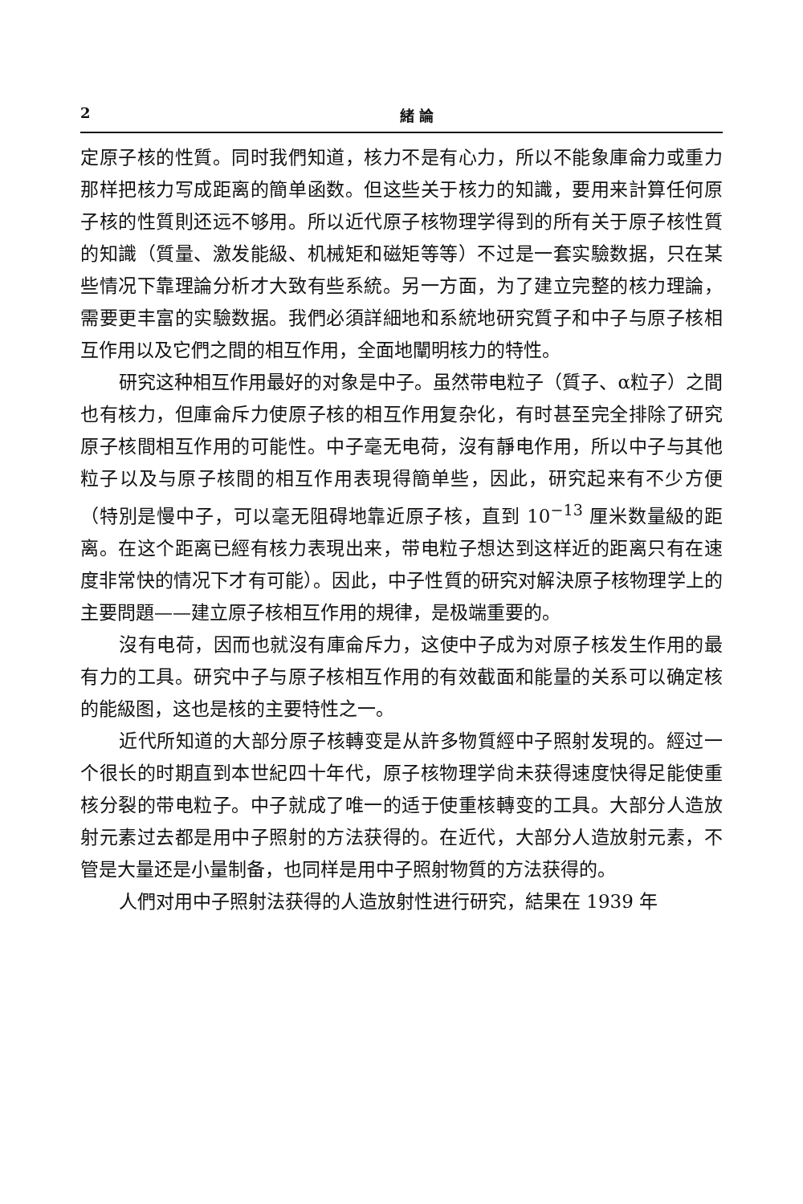2 緒 論
定原子核的性質。同时我們知道，核力不是有心力，所以不能象庫侖力或重力那样把核力写成距离的簡单函数。但这些关于核力的知識，要用来計算任何原子核的性質則还远不够用。所以近代原子核物理学得到的所有关于原子核性質的知識（質量、激发能級、机械矩和磁矩等等）不过是一套实驗数据，只在某些情况下靠理論分析才大致有些系統。另一方面，为了建立完整的核力理論，需要更丰富的实驗数据。我們必須詳細地和系統地研究質子和中子与原子核相互作用以及它們之間的相互作用，全面地闡明核力的特性。
研究这种相互作用最好的对象是中子。虽然带电粒子（質子、α粒子）之間也有核力，但庫侖斥力使原子核的相互作用复杂化，有时甚至完全排除了研究原子核間相互作用的可能性。中子毫无电荷，沒有靜电作用，所以中子与其他粒子以及与原子核間的相互作用表現得簡单些，因此，研究起来有不少方便（特別是慢中子，可以毫无阻碍地靠近原子核，直到 10<sup>−13</sup> 厘米数量級的距离。在这个距离已經有核力表現出来，带电粒子想达到这样近的距离只有在速度非常快的情况下才有可能）。因此，中子性質的研究对解決原子核物理学上的主要問題——建立原子核相互作用的規律，是极端重要的。
沒有电荷，因而也就沒有庫侖斥力，这使中子成为对原子核发生作用的最有力的工具。研究中子与原子核相互作用的有效截面和能量的关系可以确定核的能級图，这也是核的主要特性之一。
近代所知道的大部分原子核轉变是从許多物質經中子照射发現的。經过一个很长的时期直到本世紀四十年代，原子核物理学尙未获得速度快得足能使重核分裂的带电粒子。中子就成了唯一的适于使重核轉变的工具。大部分人造放射元素过去都是用中子照射的方法获得的。在近代，大部分人造放射元素，不管是大量还是小量制备，也同样是用中子照射物質的方法获得的。
人們对用中子照射法获得的人造放射性进行研究，結果在 1939 年